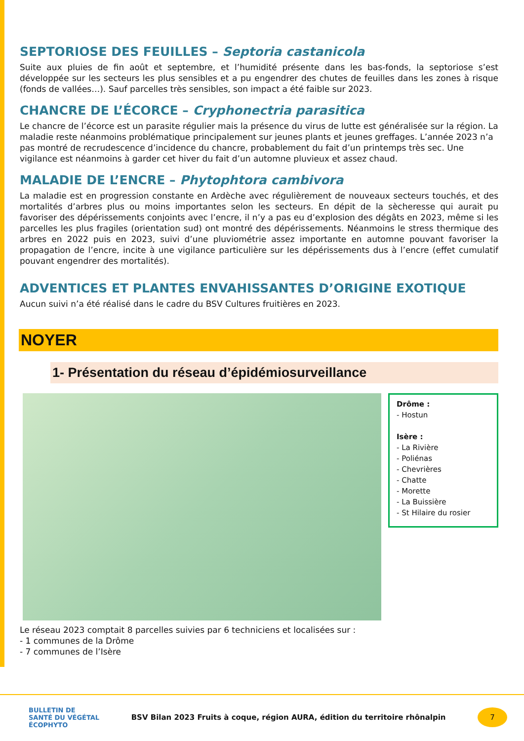SEPTORIOSE DES FEUILLES – Septoria castanicola
Suite aux pluies de fin août et septembre, et l’humidité présente dans les bas-fonds, la septoriose s’est développée sur les secteurs les plus sensibles et a pu engendrer des chutes de feuilles dans les zones à risque (fonds de vallées…). Sauf parcelles très sensibles, son impact a été faible sur 2023.
CHANCRE DE L’ÉCORCE – Cryphonectria parasitica
Le chancre de l’écorce est un parasite régulier mais la présence du virus de lutte est généralisée sur la région. La maladie reste néanmoins problématique principalement sur jeunes plants et jeunes greffages. L’année 2023 n’a pas montré de recrudescence d’incidence du chancre, probablement du fait d’un printemps très sec. Une vigilance est néanmoins à garder cet hiver du fait d’un automne pluvieux et assez chaud.
MALADIE DE L’ENCRE – Phytophtora cambivora
La maladie est en progression constante en Ardèche avec régulièrement de nouveaux secteurs touchés, et des mortalités d’arbres plus ou moins importantes selon les secteurs. En dépit de la sècheresse qui aurait pu favoriser des dépérissements conjoints avec l’encre, il n’y a pas eu d’explosion des dégâts en 2023, même si les parcelles les plus fragiles (orientation sud) ont montré des dépérissements. Néanmoins le stress thermique des arbres en 2022 puis en 2023, suivi d’une pluviométrie assez importante en automne pouvant favoriser la propagation de l’encre, incite à une vigilance particulière sur les dépérissements dus à l’encre (effet cumulatif pouvant engendrer des mortalités).
ADVENTICES ET PLANTES ENVAHISSANTES D’ORIGINE EXOTIQUE
Aucun suivi n’a été réalisé dans le cadre du BSV Cultures fruitières en 2023.
NOYER
1- Présentation du réseau d’épidémiosurveillance
Drôme :
- Hostun
Isère :
- La Rivière
- Poliénas
- Chevrières
- Chatte
- Morette
- La Buissière
- St Hilaire du rosier
Le réseau 2023 comptait 8 parcelles suivies par 6 techniciens et localisées sur :
- 1 communes de la Drôme
- 7 communes de l’Isère
BULLETIN DE
SANTÉ DU VÉGÉTAL
ÉCOPHYTO
BSV Bilan 2023 Fruits à coque, région AURA, édition du territoire rhônalpin
7